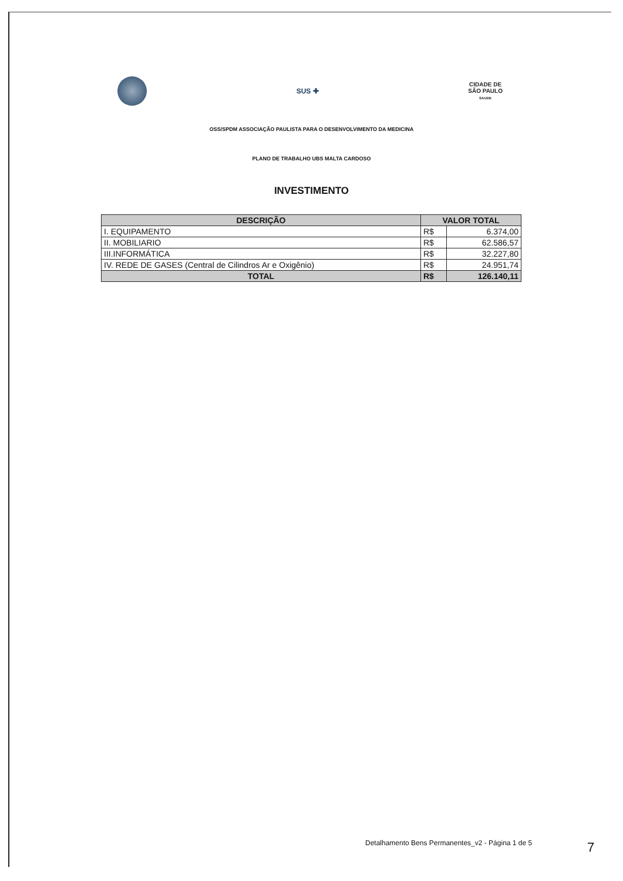SUS ✚
CIDADE DE
SÃO PAULO
SAUDE
OSS/SPDM ASSOCIAÇÃO PAULISTA PARA O DESENVOLVIMENTO DA MEDICINA
PLANO DE TRABALHO UBS MALTA CARDOSO
INVESTIMENTO
| DESCRIÇÃO | VALOR TOTAL | |
| --- | --- | --- |
| I. EQUIPAMENTO | R$ | 6.374,00 |
| II. MOBILIARIO | R$ | 62.586,57 |
| III.INFORMÁTICA | R$ | 32.227,80 |
| IV. REDE DE GASES (Central de Cilindros Ar e Oxigênio) | R$ | 24.951,74 |
| TOTAL | R$ | 126.140,11 |
Detalhamento Bens Permanentes_v2 - Página 1 de 5
7